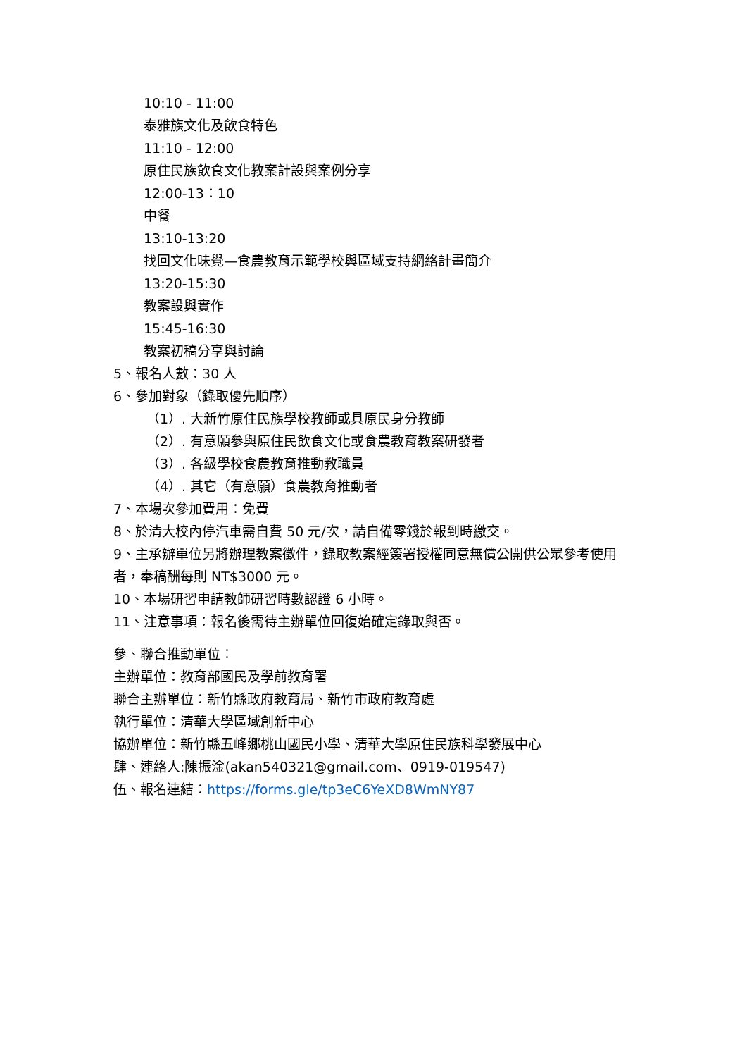10:10 - 11:00
泰雅族文化及飲食特色
11:10 - 12:00
原住民族飲食文化教案計設與案例分享
12:00-13：10
中餐
13:10-13:20
找回文化味覺—食農教育示範學校與區域支持網絡計畫簡介
13:20-15:30
教案設與實作
15:45-16:30
教案初稿分享與討論
5、報名人數：30 人
6、參加對象（錄取優先順序）
（1）. 大新竹原住民族學校教師或具原民身分教師
（2）. 有意願參與原住民飲食文化或食農教育教案研發者
（3）. 各級學校食農教育推動教職員
（4）. 其它（有意願）食農教育推動者
7、本場次參加費用：免費
8、於清大校內停汽車需自費 50 元/次，請自備零錢於報到時繳交。
9、主承辦單位另將辦理教案徵件，錄取教案經簽署授權同意無償公開供公眾參考使用者，奉稿酬每則 NT$3000 元。
10、本場研習申請教師研習時數認證 6 小時。
11、注意事項：報名後需待主辦單位回復始確定錄取與否。
參、聯合推動單位：
主辦單位：教育部國民及學前教育署
聯合主辦單位：新竹縣政府教育局、新竹市政府教育處
執行單位：清華大學區域創新中心
協辦單位：新竹縣五峰鄉桃山國民小學、清華大學原住民族科學發展中心
肆、連絡人:陳振淦(akan540321@gmail.com、0919-019547)
伍、報名連結：https://forms.gle/tp3eC6YeXD8WmNY87